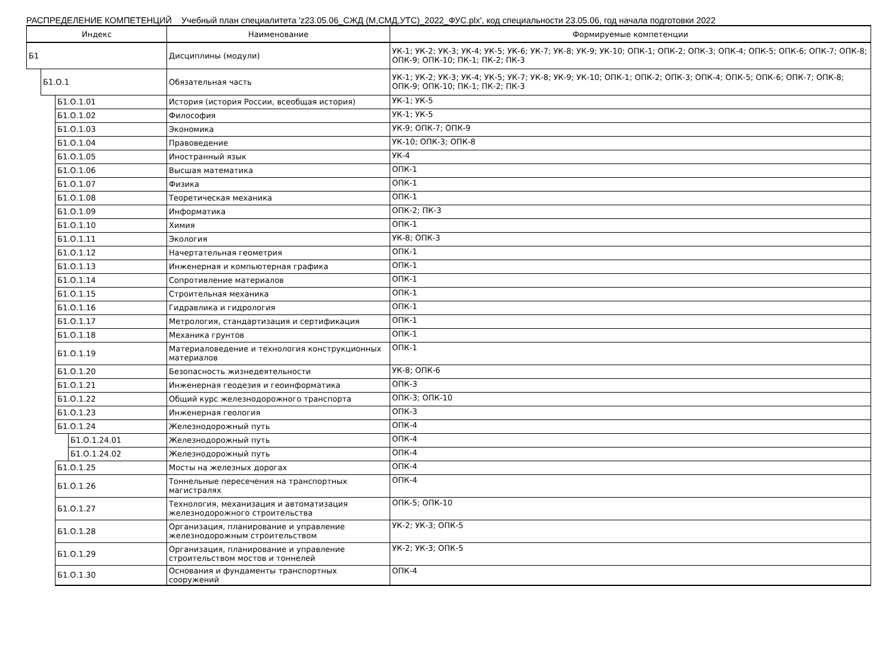РАСПРЕДЕЛЕНИЕ КОМПЕТЕНЦИЙ Учебный план специалитета 'z23.05.06_СЖД (М,СМД,УТС)_2022_ФУС.plx', код специальности 23.05.06, год начала подготовки 2022
| Индекс | | | | Наименование | Формируемые компетенции |
| --- | --- | --- | --- | --- | --- |
| Б1 | | | | Дисциплины (модули) | УК-1; УК-2; УК-3; УК-4; УК-5; УК-6; УК-7; УК-8; УК-9; УК-10; ОПК-1; ОПК-2; ОПК-3; ОПК-4; ОПК-5; ОПК-6; ОПК-7; ОПК-8; ОПК-9; ОПК-10; ПК-1; ПК-2; ПК-3 |
| | Б1.О.1 | | | Обязательная часть | УК-1; УК-2; УК-3; УК-4; УК-5; УК-7; УК-8; УК-9; УК-10; ОПК-1; ОПК-2; ОПК-3; ОПК-4; ОПК-5; ОПК-6; ОПК-7; ОПК-8; ОПК-9; ОПК-10; ПК-1; ПК-2; ПК-3 |
| | | Б1.О.1.01 | | История (история России, всеобщая история) | УК-1; УК-5 |
| | | Б1.О.1.02 | | Философия | УК-1; УК-5 |
| | | Б1.О.1.03 | | Экономика | УК-9; ОПК-7; ОПК-9 |
| | | Б1.О.1.04 | | Правоведение | УК-10; ОПК-3; ОПК-8 |
| | | Б1.О.1.05 | | Иностранный язык | УК-4 |
| | | Б1.О.1.06 | | Высшая математика | ОПК-1 |
| | | Б1.О.1.07 | | Физика | ОПК-1 |
| | | Б1.О.1.08 | | Теоретическая механика | ОПК-1 |
| | | Б1.О.1.09 | | Информатика | ОПК-2; ПК-3 |
| | | Б1.О.1.10 | | Химия | ОПК-1 |
| | | Б1.О.1.11 | | Экология | УК-8; ОПК-3 |
| | | Б1.О.1.12 | | Начертательная геометрия | ОПК-1 |
| | | Б1.О.1.13 | | Инженерная и компьютерная графика | ОПК-1 |
| | | Б1.О.1.14 | | Сопротивление материалов | ОПК-1 |
| | | Б1.О.1.15 | | Строительная механика | ОПК-1 |
| | | Б1.О.1.16 | | Гидравлика и гидрология | ОПК-1 |
| | | Б1.О.1.17 | | Метрология, стандартизация и сертификация | ОПК-1 |
| | | Б1.О.1.18 | | Механика грунтов | ОПК-1 |
| | | Б1.О.1.19 | | Материаловедение и технология конструкционных материалов | ОПК-1 |
| | | Б1.О.1.20 | | Безопасность жизнедеятельности | УК-8; ОПК-6 |
| | | Б1.О.1.21 | | Инженерная геодезия и геоинформатика | ОПК-3 |
| | | Б1.О.1.22 | | Общий курс железнодорожного транспорта | ОПК-3; ОПК-10 |
| | | Б1.О.1.23 | | Инженерная геология | ОПК-3 |
| | | Б1.О.1.24 | | Железнодорожный путь | ОПК-4 |
| | | | Б1.О.1.24.01 | Железнодорожный путь | ОПК-4 |
| | | | Б1.О.1.24.02 | Железнодорожный путь | ОПК-4 |
| | | Б1.О.1.25 | | Мосты на железных дорогах | ОПК-4 |
| | | Б1.О.1.26 | | Тоннельные пересечения на транспортных магистралях | ОПК-4 |
| | | Б1.О.1.27 | | Технология, механизация и автоматизация железнодорожного строительства | ОПК-5; ОПК-10 |
| | | Б1.О.1.28 | | Организация, планирование и управление железнодорожным строительством | УК-2; УК-3; ОПК-5 |
| | | Б1.О.1.29 | | Организация, планирование и управление строительством мостов и тоннелей | УК-2; УК-3; ОПК-5 |
| | | Б1.О.1.30 | | Основания и фундаменты транспортных сооружений | ОПК-4 |